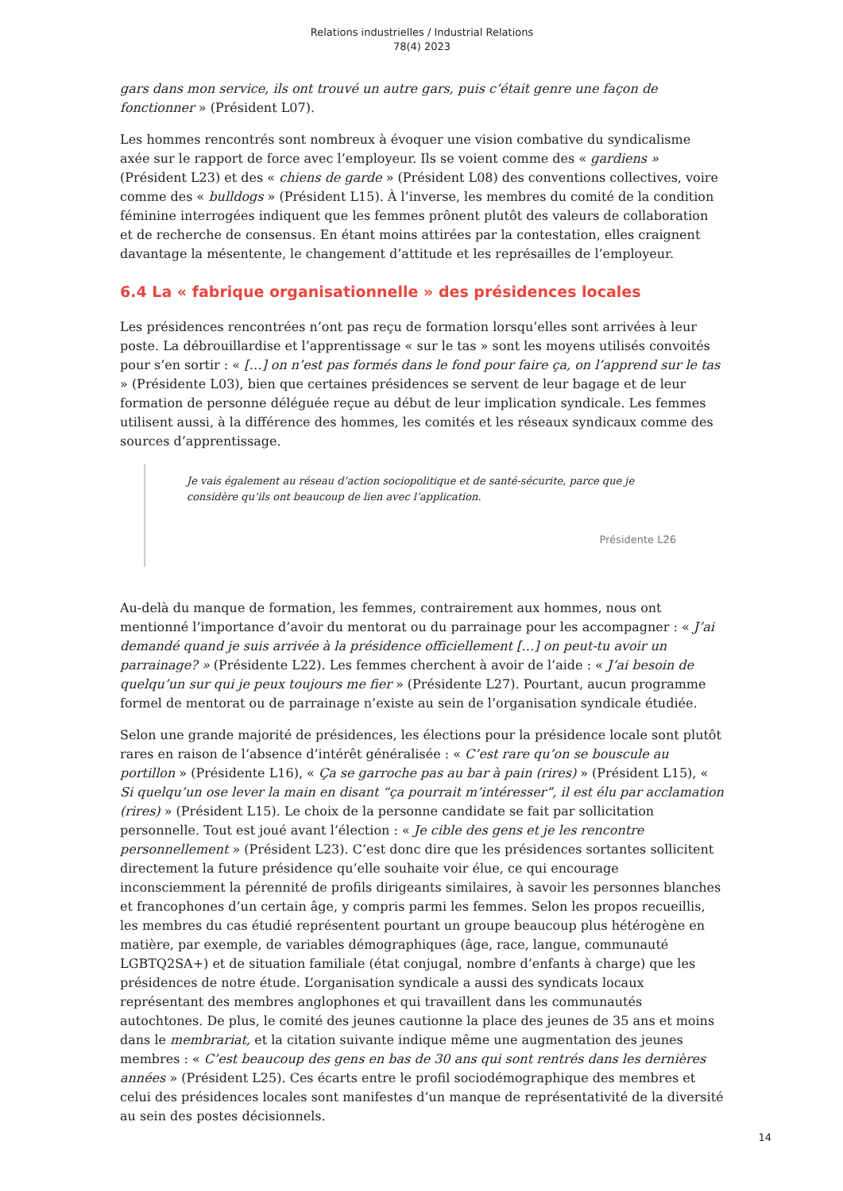Relations industrielles / Industrial Relations
78(4) 2023
gars dans mon service, ils ont trouvé un autre gars, puis c’était genre une façon de fonctionner » (Président L07).
Les hommes rencontrés sont nombreux à évoquer une vision combative du syndicalisme axée sur le rapport de force avec l’employeur. Ils se voient comme des « gardiens » (Président L23) et des « chiens de garde » (Président L08) des conventions collectives, voire comme des « bulldogs » (Président L15). À l’inverse, les membres du comité de la condition féminine interrogées indiquent que les femmes prônent plutôt des valeurs de collaboration et de recherche de consensus. En étant moins attirées par la contestation, elles craignent davantage la mésentente, le changement d’attitude et les représailles de l’employeur.
6.4 La « fabrique organisationnelle » des présidences locales
Les présidences rencontrées n’ont pas reçu de formation lorsqu’elles sont arrivées à leur poste. La débrouillardise et l’apprentissage « sur le tas » sont les moyens utilisés convoités pour s’en sortir : « […] on n’est pas formés dans le fond pour faire ça, on l’apprend sur le tas » (Présidente L03), bien que certaines présidences se servent de leur bagage et de leur formation de personne déléguée reçue au début de leur implication syndicale. Les femmes utilisent aussi, à la différence des hommes, les comités et les réseaux syndicaux comme des sources d’apprentissage.
Je vais également au réseau d’action sociopolitique et de santé-sécurite, parce que je considère qu’ils ont beaucoup de lien avec l’application.
Présidente L26
Au-delà du manque de formation, les femmes, contrairement aux hommes, nous ont mentionné l’importance d’avoir du mentorat ou du parrainage pour les accompagner : « J’ai demandé quand je suis arrivée à la présidence officiellement […] on peut-tu avoir un parrainage? » (Présidente L22). Les femmes cherchent à avoir de l’aide : « J’ai besoin de quelqu’un sur qui je peux toujours me fier » (Présidente L27). Pourtant, aucun programme formel de mentorat ou de parrainage n’existe au sein de l’organisation syndicale étudiée.
Selon une grande majorité de présidences, les élections pour la présidence locale sont plutôt rares en raison de l’absence d’intérêt généralisée : « C’est rare qu’on se bouscule au portillon » (Présidente L16), « Ça se garroche pas au bar à pain (rires) » (Président L15), « Si quelqu’un ose lever la main en disant “ça pourrait m’intéresser”, il est élu par acclamation (rires) » (Président L15). Le choix de la personne candidate se fait par sollicitation personnelle. Tout est joué avant l’élection : « Je cible des gens et je les rencontre personnellement » (Président L23). C’est donc dire que les présidences sortantes sollicitent directement la future présidence qu’elle souhaite voir élue, ce qui encourage inconsciemment la pérennité de profils dirigeants similaires, à savoir les personnes blanches et francophones d’un certain âge, y compris parmi les femmes. Selon les propos recueillis, les membres du cas étudié représentent pourtant un groupe beaucoup plus hétérogène en matière, par exemple, de variables démographiques (âge, race, langue, communauté LGBTQ2SA+) et de situation familiale (état conjugal, nombre d’enfants à charge) que les présidences de notre étude. L’organisation syndicale a aussi des syndicats locaux représentant des membres anglophones et qui travaillent dans les communautés autochtones. De plus, le comité des jeunes cautionne la place des jeunes de 35 ans et moins dans le membrariat, et la citation suivante indique même une augmentation des jeunes membres : « C’est beaucoup des gens en bas de 30 ans qui sont rentrés dans les dernières années » (Président L25). Ces écarts entre le profil sociodémographique des membres et celui des présidences locales sont manifestes d’un manque de représentativité de la diversité au sein des postes décisionnels.
14